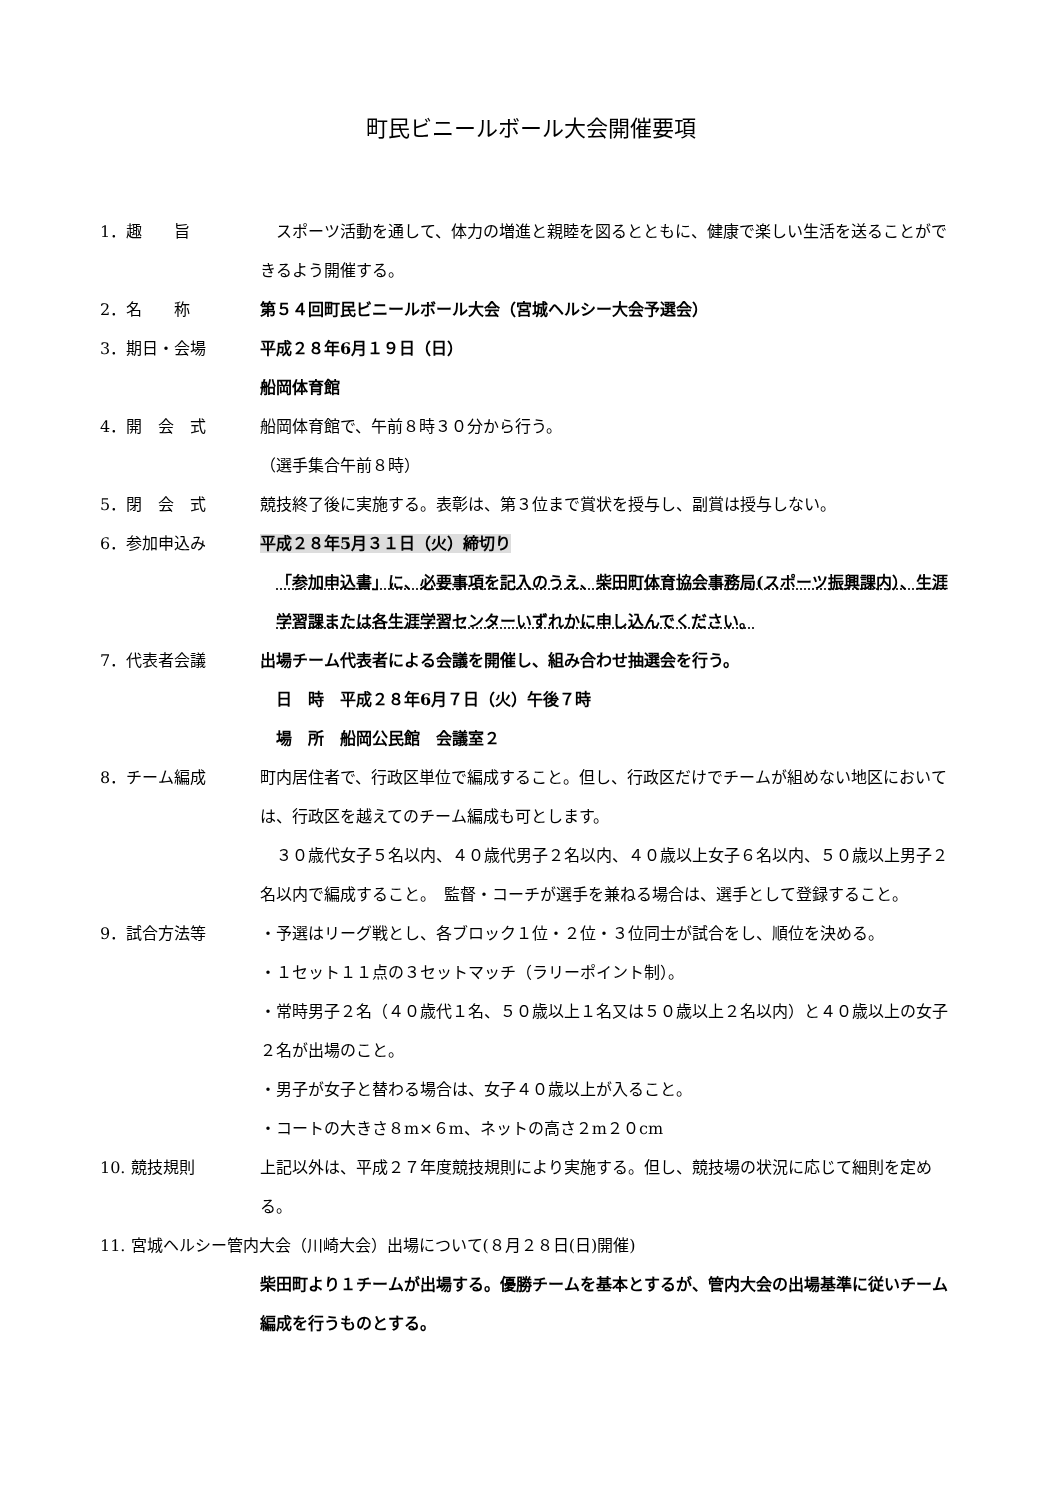町民ビニールボール大会開催要項
1．趣　　旨 　スポーツ活動を通して、体力の増進と親睦を図るとともに、健康で楽しい生活を送ることができるよう開催する。
2．名　　称 第５４回町民ビニールボール大会（宮城ヘルシー大会予選会）
3．期日・会場 平成２８年6月１９日（日）
船岡体育館
4．開　会　式 船岡体育館で、午前８時３０分から行う。
（選手集合午前８時）
5．閉　会　式 競技終了後に実施する。表彰は、第３位まで賞状を授与し、副賞は授与しない。
6．参加申込み 平成２８年5月３１日（火）締切り
「参加申込書」に、必要事項を記入のうえ、柴田町体育協会事務局(スポーツ振興課内）、生涯学習課または各生涯学習センターいずれかに申し込んでください。
7．代表者会議 出場チーム代表者による会議を開催し、組み合わせ抽選会を行う。
日　時　平成２８年6月７日（火）午後７時
場　所　船岡公民館　会議室２
8．チーム編成 町内居住者で、行政区単位で編成すること。但し、行政区だけでチームが組めない地区においては、行政区を越えてのチーム編成も可とします。
　３０歳代女子５名以内、４０歳代男子２名以内、４０歳以上女子６名以内、５０歳以上男子２名以内で編成すること。　監督・コーチが選手を兼ねる場合は、選手として登録すること。
9．試合方法等 ・予選はリーグ戦とし、各ブロック１位・２位・３位同士が試合をし、順位を決める。
・１セット１１点の３セットマッチ（ラリーポイント制）。
・常時男子２名（４０歳代１名、５０歳以上１名又は５０歳以上２名以内）と４０歳以上の女子２名が出場のこと。
・男子が女子と替わる場合は、女子４０歳以上が入ること。
・コートの大きさ８m×６m、ネットの高さ２m２０cm
10. 競技規則 上記以外は、平成２７年度競技規則により実施する。但し、競技場の状況に応じて細則を定める。
11. 宮城ヘルシー管内大会（川崎大会）出場について(８月２８日(日)開催)
柴田町より１チームが出場する。優勝チームを基本とするが、管内大会の出場基準に従いチーム編成を行うものとする。